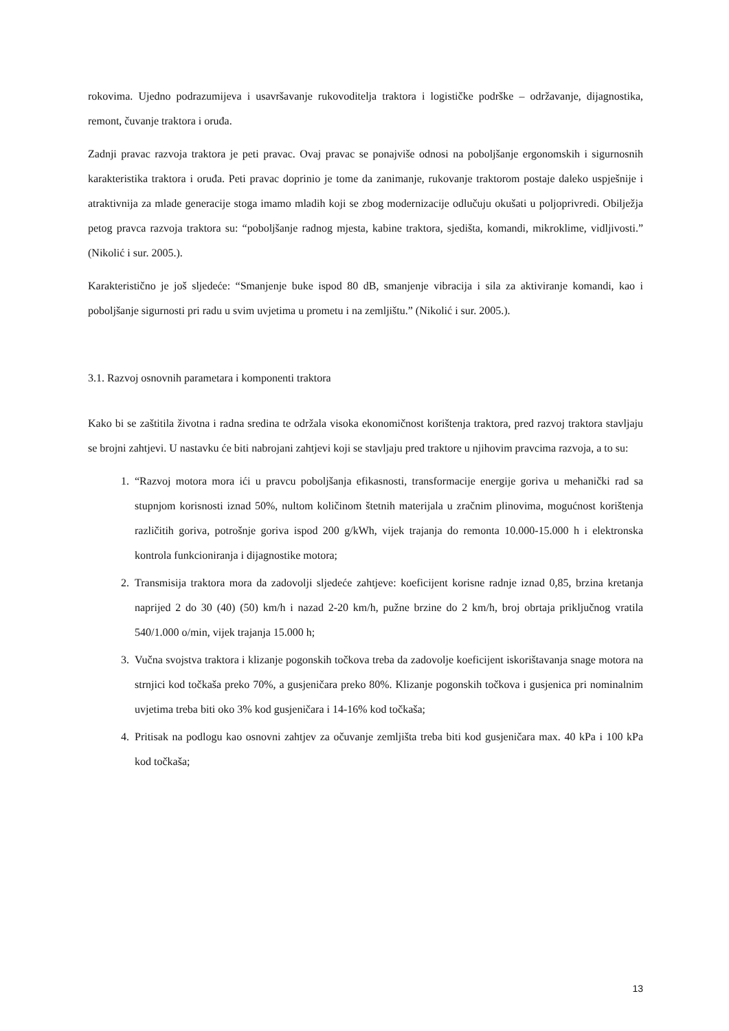rokovima. Ujedno podrazumijeva i usavršavanje rukovoditelja traktora i logističke podrške – održavanje, dijagnostika, remont, čuvanje traktora i oruđa.
Zadnji pravac razvoja traktora je peti pravac. Ovaj pravac se ponajviše odnosi na poboljšanje ergonomskih i sigurnosnih karakteristika traktora i oruđa. Peti pravac doprinio je tome da zanimanje, rukovanje traktorom postaje daleko uspješnije i atraktivnija za mlade generacije stoga imamo mladih koji se zbog modernizacije odlučuju okušati u poljoprivredi. Obilježja petog pravca razvoja traktora su: “poboljšanje radnog mjesta, kabine traktora, sjedišta, komandi, mikroklime, vidljivosti.” (Nikolić i sur. 2005.).
Karakteristično je još sljedeće: “Smanjenje buke ispod 80 dB, smanjenje vibracija i sila za aktiviranje komandi, kao i poboljšanje sigurnosti pri radu u svim uvjetima u prometu i na zemljištu.” (Nikolić i sur. 2005.).
3.1. Razvoj osnovnih parametara i komponenti traktora
Kako bi se zaštitila životna i radna sredina te održala visoka ekonomičnost korištenja traktora, pred razvoj traktora stavljaju se brojni zahtjevi. U nastavku će biti nabrojani zahtjevi koji se stavljaju pred traktore u njihovim pravcima razvoja, a to su:
1. “Razvoj motora mora ići u pravcu poboljšanja efikasnosti, transformacije energije goriva u mehanički rad sa stupnjom korisnosti iznad 50%, nultom količinom štetnih materijala u zračnim plinovima, mogućnost korištenja različitih goriva, potrošnje goriva ispod 200 g/kWh, vijek trajanja do remonta 10.000-15.000 h i elektronska kontrola funkcioniranja i dijagnostike motora;
2. Transmisija traktora mora da zadovolji sljedeće zahtjeve: koeficijent korisne radnje iznad 0,85, brzina kretanja naprijed 2 do 30 (40) (50) km/h i nazad 2-20 km/h, pužne brzine do 2 km/h, broj obrtaja priključnog vratila 540/1.000 o/min, vijek trajanja 15.000 h;
3. Vučna svojstva traktora i klizanje pogonskih točkova treba da zadovolje koeficijent iskorištavanja snage motora na strnjici kod točkaša preko 70%, a gusjeničara preko 80%. Klizanje pogonskih točkova i gusjenica pri nominalnim uvjetima treba biti oko 3% kod gusjeničara i 14-16% kod točkaša;
4. Pritisak na podlogu kao osnovni zahtjev za očuvanje zemljišta treba biti kod gusjeničara max. 40 kPa i 100 kPa kod točkaša;
13